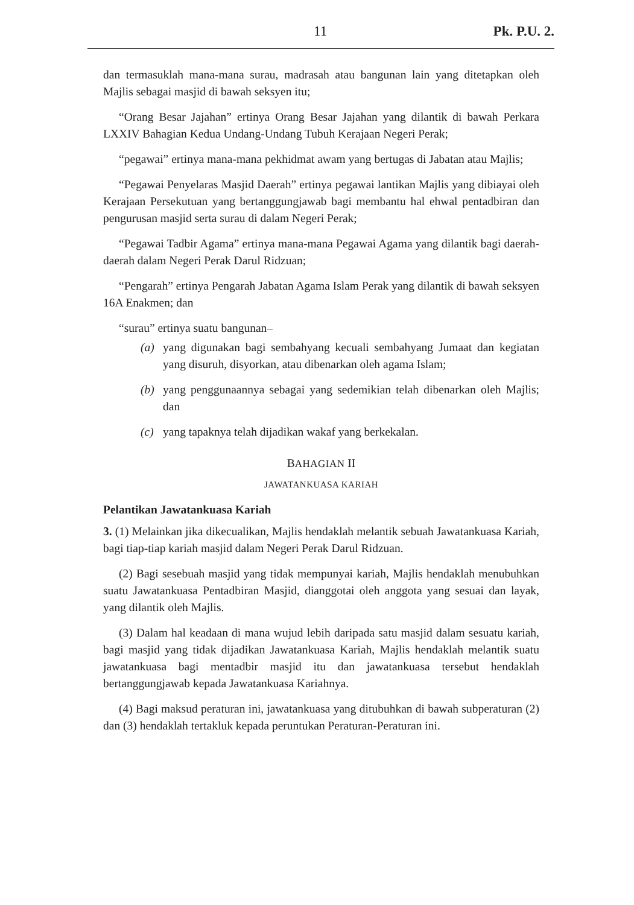11 Pk. P.U. 2.
dan termasuklah mana-mana surau, madrasah atau bangunan lain yang ditetapkan oleh Majlis sebagai masjid di bawah seksyen itu;
“Orang Besar Jajahan” ertinya Orang Besar Jajahan yang dilantik di bawah Perkara LXXIV Bahagian Kedua Undang-Undang Tubuh Kerajaan Negeri Perak;
“pegawai” ertinya mana-mana pekhidmat awam yang bertugas di Jabatan atau Majlis;
“Pegawai Penyelaras Masjid Daerah” ertinya pegawai lantikan Majlis yang dibiayai oleh Kerajaan Persekutuan yang bertanggungjawab bagi membantu hal ehwal pentadbiran dan pengurusan masjid serta surau di dalam Negeri Perak;
“Pegawai Tadbir Agama” ertinya mana-mana Pegawai Agama yang dilantik bagi daerah-daerah dalam Negeri Perak Darul Ridzuan;
“Pengarah” ertinya Pengarah Jabatan Agama Islam Perak yang dilantik di bawah seksyen 16A Enakmen; dan
“surau” ertinya suatu bangunan–
(a) yang digunakan bagi sembahyang kecuali sembahyang Jumaat dan kegiatan yang disuruh, disyorkan, atau dibenarkan oleh agama Islam;
(b) yang penggunaannya sebagai yang sedemikian telah dibenarkan oleh Majlis; dan
(c) yang tapaknya telah dijadikan wakaf yang berkekalan.
BAHAGIAN II
JAWATANKUASA KARIAH
Pelantikan Jawatankuasa Kariah
3. (1) Melainkan jika dikecualikan, Majlis hendaklah melantik sebuah Jawatankuasa Kariah, bagi tiap-tiap kariah masjid dalam Negeri Perak Darul Ridzuan.
(2) Bagi sesebuah masjid yang tidak mempunyai kariah, Majlis hendaklah menubuhkan suatu Jawatankuasa Pentadbiran Masjid, dianggotai oleh anggota yang sesuai dan layak, yang dilantik oleh Majlis.
(3) Dalam hal keadaan di mana wujud lebih daripada satu masjid dalam sesuatu kariah, bagi masjid yang tidak dijadikan Jawatankuasa Kariah, Majlis hendaklah melantik suatu jawatankuasa bagi mentadbir masjid itu dan jawatankuasa tersebut hendaklah bertanggungjawab kepada Jawatankuasa Kariahnya.
(4) Bagi maksud peraturan ini, jawatankuasa yang ditubuhkan di bawah subperaturan (2) dan (3) hendaklah tertakluk kepada peruntukan Peraturan-Peraturan ini.